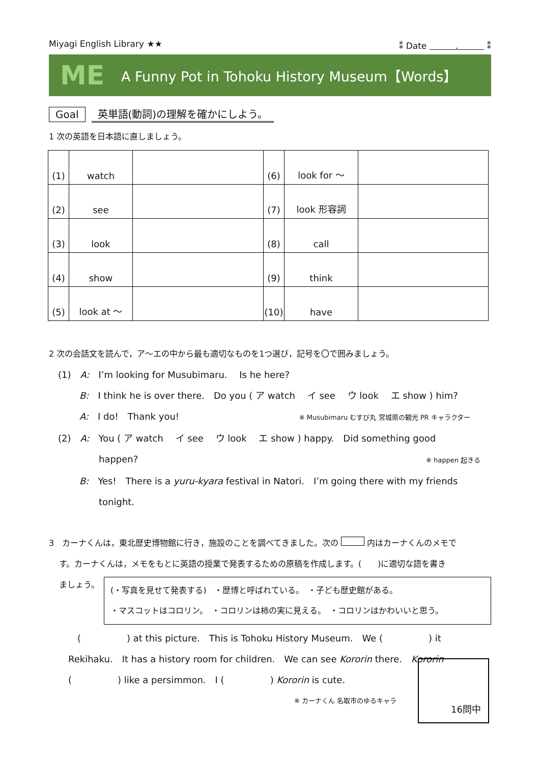Miyagi English Library ★★ ⁑ Date 　　　.　　　 ⁑
ME
A Funny Pot in Tohoku History Museum【Words】
Goal 英単語(動詞)の理解を確かにしよう。
1 次の英語を日本語に直しましょう。
| (1) | watch | | (6) | look for ～ | |
| (2) | see | | (7) | look 形容詞 | |
| (3) | look | | (8) | call | |
| (4) | show | | (9) | think | |
| (5) | look at ～ | | (10) | have | |
2 次の会話文を読んで，ア～エの中から最も適切なものを1つ選び，記号を〇で囲みましょう。
(1)　A:　I’m looking for Musubimaru.　 Is he here?
B:　I think he is over there.　Do you ( ア watch　 イ see　 ウ look　 エ show ) him?
A:　I do!　Thank you! ※ Musubimaru むすび丸 宮城県の観光 PR キャラクター
(2)　A:　You ( ア watch　 イ see　 ウ look　 エ show ) happy.　Did something good
happen? ※ happen 起きる
B:　Yes!　There is a yuru-kyara festival in Natori.　I’m going there with my friends
tonight.
3　カーナくんは，東北歴史博物館に行き，施設のことを調べてきました。次の 内はカーナくんのメモで
す。カーナくんは，メモをもとに英語の授業で発表するための原稿を作成します。(　　)に適切な語を書き
ましょう。
(・写真を見せて発表する)　・歴博と呼ばれている。　・子ども歴史館がある。
・マスコットはコロリン。　・コロリンは柿の実に見える。　・コロリンはかわいいと思う。
(　　　　　) at this picture.　This is Tohoku History Museum.　We (　　　　　) it
Rekihaku.　It has a history room for children.　We can see Kororin there.　Kororin
(　　　　　) like a persimmon.　I (　　　　　) Kororin is cute.
※ カーナくん 名取市のゆるキャラ
16問中